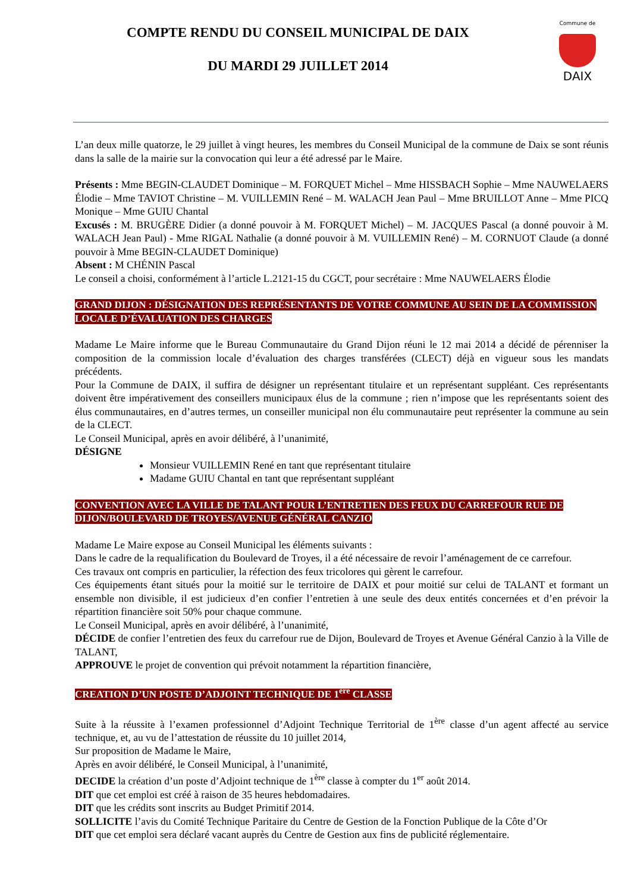Commune de
DAIX
COMPTE RENDU DU CONSEIL MUNICIPAL DE DAIX
DU MARDI 29 JUILLET 2014
L’an deux mille quatorze, le 29 juillet à vingt heures, les membres du Conseil Municipal de la commune de Daix se sont réunis dans la salle de la mairie sur la convocation qui leur a été adressé par le Maire.
Présents : Mme BEGIN-CLAUDET Dominique – M. FORQUET Michel – Mme HISSBACH Sophie – Mme NAUWELAERS Élodie – Mme TAVIOT Christine – M. VUILLEMIN René – M. WALACH Jean Paul – Mme BRUILLOT Anne – Mme PICQ Monique – Mme GUIU Chantal
Excusés : M. BRUGÈRE Didier (a donné pouvoir à M. FORQUET Michel) – M. JACQUES Pascal (a donné pouvoir à M. WALACH Jean Paul) - Mme RIGAL Nathalie (a donné pouvoir à M. VUILLEMIN René) – M. CORNUOT Claude (a donné pouvoir à Mme BEGIN-CLAUDET Dominique)
Absent : M CHÉNIN Pascal
Le conseil a choisi, conformément à l’article L.2121-15 du CGCT, pour secrétaire : Mme NAUWELAERS Élodie
GRAND DIJON : DÉSIGNATION DES REPRÉSENTANTS DE VOTRE COMMUNE AU SEIN DE LA COMMISSION LOCALE D’ÉVALUATION DES CHARGES
Madame Le Maire informe que le Bureau Communautaire du Grand Dijon réuni le 12 mai 2014 a décidé de pérenniser la composition de la commission locale d’évaluation des charges transférées (CLECT) déjà en vigueur sous les mandats précédents.
Pour la Commune de DAIX, il suffira de désigner un représentant titulaire et un représentant suppléant. Ces représentants doivent être impérativement des conseillers municipaux élus de la commune ; rien n’impose que les représentants soient des élus communautaires, en d’autres termes, un conseiller municipal non élu communautaire peut représenter la commune au sein de la CLECT.
Le Conseil Municipal, après en avoir délibéré, à l’unanimité,
DÉSIGNE
Monsieur VUILLEMIN René en tant que représentant titulaire
Madame GUIU Chantal en tant que représentant suppléant
CONVENTION AVEC LA VILLE DE TALANT POUR L’ENTRETIEN DES FEUX DU CARREFOUR RUE DE DIJON/BOULEVARD DE TROYES/AVENUE GÉNÉRAL CANZIO
Madame Le Maire expose au Conseil Municipal les éléments suivants :
Dans le cadre de la requalification du Boulevard de Troyes, il a été nécessaire de revoir l’aménagement de ce carrefour.
Ces travaux ont compris en particulier, la réfection des feux tricolores qui gèrent le carrefour.
Ces équipements étant situés pour la moitié sur le territoire de DAIX et pour moitié sur celui de TALANT et formant un ensemble non divisible, il est judicieux d’en confier l’entretien à une seule des deux entités concernées et d’en prévoir la répartition financière soit 50% pour chaque commune.
Le Conseil Municipal, après en avoir délibéré, à l’unanimité,
DÉCIDE de confier l’entretien des feux du carrefour rue de Dijon, Boulevard de Troyes et Avenue Général Canzio à la Ville de TALANT,
APPROUVE le projet de convention qui prévoit notamment la répartition financière,
CREATION D’UN POSTE D’ADJOINT TECHNIQUE DE 1<sup>ère</sup> CLASSE
Suite à la réussite à l’examen professionnel d’Adjoint Technique Territorial de 1<sup>ère</sup> classe d’un agent affecté au service technique, et, au vu de l’attestation de réussite du 10 juillet 2014,
Sur proposition de Madame le Maire,
Après en avoir délibéré, le Conseil Municipal, à l’unanimité,
DECIDE la création d’un poste d’Adjoint technique de 1<sup>ère</sup> classe à compter du 1<sup>er</sup> août 2014.
DIT que cet emploi est créé à raison de 35 heures hebdomadaires.
DIT que les crédits sont inscrits au Budget Primitif 2014.
SOLLICITE l’avis du Comité Technique Paritaire du Centre de Gestion de la Fonction Publique de la Côte d’Or
DIT que cet emploi sera déclaré vacant auprès du Centre de Gestion aux fins de publicité réglementaire.